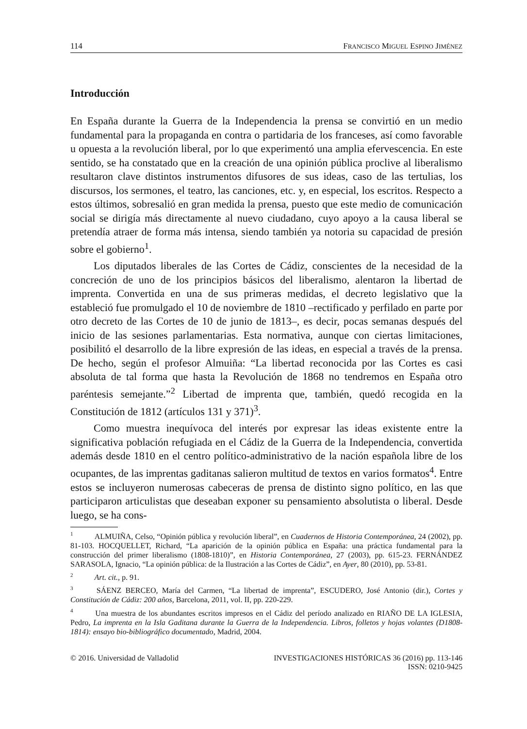114 FRANCISCO MIGUEL ESPINO JIMÉNEZ
Introducción
En España durante la Guerra de la Independencia la prensa se convirtió en un medio fundamental para la propaganda en contra o partidaria de los franceses, así como favorable u opuesta a la revolución liberal, por lo que experimentó una amplia efervescencia. En este sentido, se ha constatado que en la creación de una opinión pública proclive al liberalismo resultaron clave distintos instrumentos difusores de sus ideas, caso de las tertulias, los discursos, los sermones, el teatro, las canciones, etc. y, en especial, los escritos. Respecto a estos últimos, sobresalió en gran medida la prensa, puesto que este medio de comunicación social se dirigía más directamente al nuevo ciudadano, cuyo apoyo a la causa liberal se pretendía atraer de forma más intensa, siendo también ya notoria su capacidad de presión sobre el gobierno<sup>1</sup>.
Los diputados liberales de las Cortes de Cádiz, conscientes de la necesidad de la concreción de uno de los principios básicos del liberalismo, alentaron la libertad de imprenta. Convertida en una de sus primeras medidas, el decreto legislativo que la estableció fue promulgado el 10 de noviembre de 1810 –rectificado y perfilado en parte por otro decreto de las Cortes de 10 de junio de 1813–, es decir, pocas semanas después del inicio de las sesiones parlamentarias. Esta normativa, aunque con ciertas limitaciones, posibilitó el desarrollo de la libre expresión de las ideas, en especial a través de la prensa. De hecho, según el profesor Almuiña: “La libertad reconocida por las Cortes es casi absoluta de tal forma que hasta la Revolución de 1868 no tendremos en España otro paréntesis semejante.”<sup>2</sup> Libertad de imprenta que, también, quedó recogida en la Constitución de 1812 (artículos 131 y 371)<sup>3</sup>.
Como muestra inequívoca del interés por expresar las ideas existente entre la significativa población refugiada en el Cádiz de la Guerra de la Independencia, convertida además desde 1810 en el centro político-administrativo de la nación española libre de los ocupantes, de las imprentas gaditanas salieron multitud de textos en varios formatos<sup>4</sup>. Entre estos se incluyeron numerosas cabeceras de prensa de distinto signo político, en las que participaron articulistas que deseaban exponer su pensamiento absolutista o liberal. Desde luego, se ha cons-
<sup>1</sup> ALMUIÑA, Celso, “Opinión pública y revolución liberal”, en Cuadernos de Historia Contemporánea, 24 (2002), pp. 81-103. HOCQUELLET, Richard, “La aparición de la opinión pública en España: una práctica fundamental para la construcción del primer liberalismo (1808-1810)”, en Historia Contemporánea, 27 (2003), pp. 615-23. FERNÁNDEZ SARASOLA, Ignacio, “La opinión pública: de la Ilustración a las Cortes de Cádiz”, en Ayer, 80 (2010), pp. 53-81.
<sup>2</sup> Art. cit., p. 91.
<sup>3</sup> SÁENZ BERCEO, María del Carmen, “La libertad de imprenta”, ESCUDERO, José Antonio (dir.), Cortes y Constitución de Cádiz: 200 años, Barcelona, 2011, vol. II, pp. 220-229.
<sup>4</sup> Una muestra de los abundantes escritos impresos en el Cádiz del período analizado en RIAÑO DE LA IGLESIA, Pedro, La imprenta en la Isla Gaditana durante la Guerra de la Independencia. Libros, folletos y hojas volantes (D1808-1814): ensayo bio-bibliográfico documentado, Madrid, 2004.
© 2016. Universidad de Valladolid INVESTIGACIONES HISTÓRICAS 36 (2016) pp. 113-146
ISSN: 0210-9425